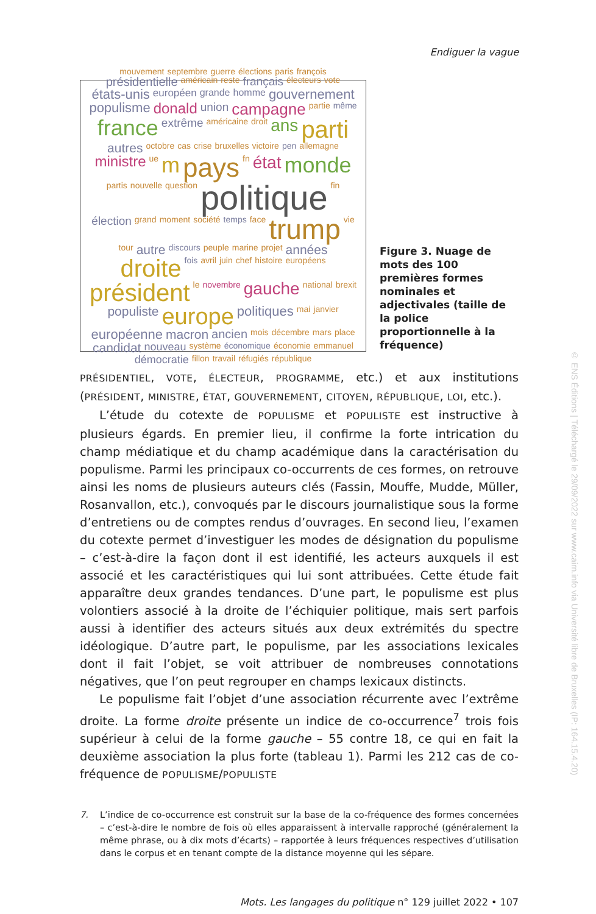Endiguer la vague
mouvement septembre guerre élections paris françois présidentielle américain reste français électeurs vote états-unis européen grande homme gouvernement populisme donald union campagne partie même france extrême américaine droit ans parti autres octobre cas crise bruxelles victoire pen allemagne ministre ue m pays fn état monde partis nouvelle question politique fin élection grand moment société temps face trump vie tour autre discours peuple marine projet années droite fois avril juin chef histoire européens président le novembre gauche national brexit populiste europe politiques mai janvier européenne macron ancien mois décembre mars place candidat nouveau système économique économie emmanuel démocratie fillon travail réfugiés république
Figure 3. Nuage de mots des 100 premières formes nominales et adjectivales (taille de la police proportionnelle à la fréquence)
PRÉSIDENTIEL, VOTE, ÉLECTEUR, PROGRAMME, etc.) et aux institutions (PRÉSIDENT, MINISTRE, ÉTAT, GOUVERNEMENT, CITOYEN, RÉPUBLIQUE, LOI, etc.).
L’étude du cotexte de POPULISME et POPULISTE est instructive à plusieurs égards. En premier lieu, il confirme la forte intrication du champ médiatique et du champ académique dans la caractérisation du populisme. Parmi les principaux co-occurrents de ces formes, on retrouve ainsi les noms de plusieurs auteurs clés (Fassin, Mouffe, Mudde, Müller, Rosanvallon, etc.), convoqués par le discours journalistique sous la forme d’entretiens ou de comptes rendus d’ouvrages. En second lieu, l’examen du cotexte permet d’investiguer les modes de désignation du populisme – c’est-à-dire la façon dont il est identifié, les acteurs auxquels il est associé et les caractéristiques qui lui sont attribuées. Cette étude fait apparaître deux grandes tendances. D’une part, le populisme est plus volontiers associé à la droite de l’échiquier politique, mais sert parfois aussi à identifier des acteurs situés aux deux extrémités du spectre idéologique. D’autre part, le populisme, par les associations lexicales dont il fait l’objet, se voit attribuer de nombreuses connotations négatives, que l’on peut regrouper en champs lexicaux distincts.
Le populisme fait l’objet d’une association récurrente avec l’extrême droite. La forme droite présente un indice de co-occurrence<sup>7</sup> trois fois supérieur à celui de la forme gauche – 55 contre 18, ce qui en fait la deuxième association la plus forte (tableau 1). Parmi les 212 cas de co-fréquence de POPULISME/POPULISTE
7. L’indice de co-occurrence est construit sur la base de la co-fréquence des formes concernées – c’est-à-dire le nombre de fois où elles apparaissent à intervalle rapproché (généralement la même phrase, ou à dix mots d’écarts) – rapportée à leurs fréquences respectives d’utilisation dans le corpus et en tenant compte de la distance moyenne qui les sépare.
Mots. Les langages du politique n° 129 juillet 2022 • 107
© ENS Éditions | Téléchargé le 29/09/2022 sur www.cairn.info via Université libre de Bruxelles (IP: 164.15.4.20)